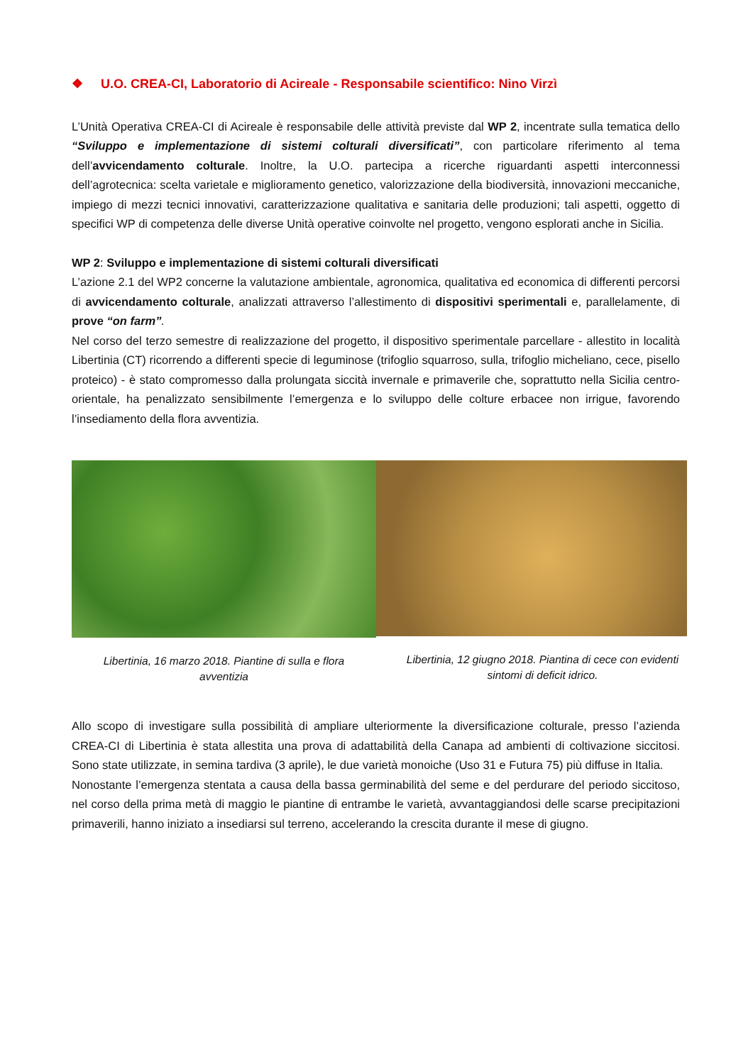❖ U.O. CREA-CI, Laboratorio di Acireale - Responsabile scientifico: Nino Virzì
L’Unità Operativa CREA-CI di Acireale è responsabile delle attività previste dal WP 2, incentrate sulla tematica dello “Sviluppo e implementazione di sistemi colturali diversificati”, con particolare riferimento al tema dell’avvicendamento colturale. Inoltre, la U.O. partecipa a ricerche riguardanti aspetti interconnessi dell’agrotecnica: scelta varietale e miglioramento genetico, valorizzazione della biodiversità, innovazioni meccaniche, impiego di mezzi tecnici innovativi, caratterizzazione qualitativa e sanitaria delle produzioni; tali aspetti, oggetto di specifici WP di competenza delle diverse Unità operative coinvolte nel progetto, vengono esplorati anche in Sicilia.
WP 2: Sviluppo e implementazione di sistemi colturali diversificati
L’azione 2.1 del WP2 concerne la valutazione ambientale, agronomica, qualitativa ed economica di differenti percorsi di avvicendamento colturale, analizzati attraverso l’allestimento di dispositivi sperimentali e, parallelamente, di prove “on farm”.
Nel corso del terzo semestre di realizzazione del progetto, il dispositivo sperimentale parcellare - allestito in località Libertinia (CT) ricorrendo a differenti specie di leguminose (trifoglio squarroso, sulla, trifoglio micheliano, cece, pisello proteico) - è stato compromesso dalla prolungata siccità invernale e primaverile che, soprattutto nella Sicilia centro-orientale, ha penalizzato sensibilmente l’emergenza e lo sviluppo delle colture erbacee non irrigue, favorendo l’insediamento della flora avventizia.
Libertinia, 16 marzo 2018. Piantine di sulla e flora avventizia
Libertinia, 12 giugno 2018. Piantina di cece con evidenti sintomi di deficit idrico.
Allo scopo di investigare sulla possibilità di ampliare ulteriormente la diversificazione colturale, presso l’azienda CREA-CI di Libertinia è stata allestita una prova di adattabilità della Canapa ad ambienti di coltivazione siccitosi. Sono state utilizzate, in semina tardiva (3 aprile), le due varietà monoiche (Uso 31 e Futura 75) più diffuse in Italia.
Nonostante l’emergenza stentata a causa della bassa germinabilità del seme e del perdurare del periodo siccitoso, nel corso della prima metà di maggio le piantine di entrambe le varietà, avvantaggiandosi delle scarse precipitazioni primaverili, hanno iniziato a insediarsi sul terreno, accelerando la crescita durante il mese di giugno.